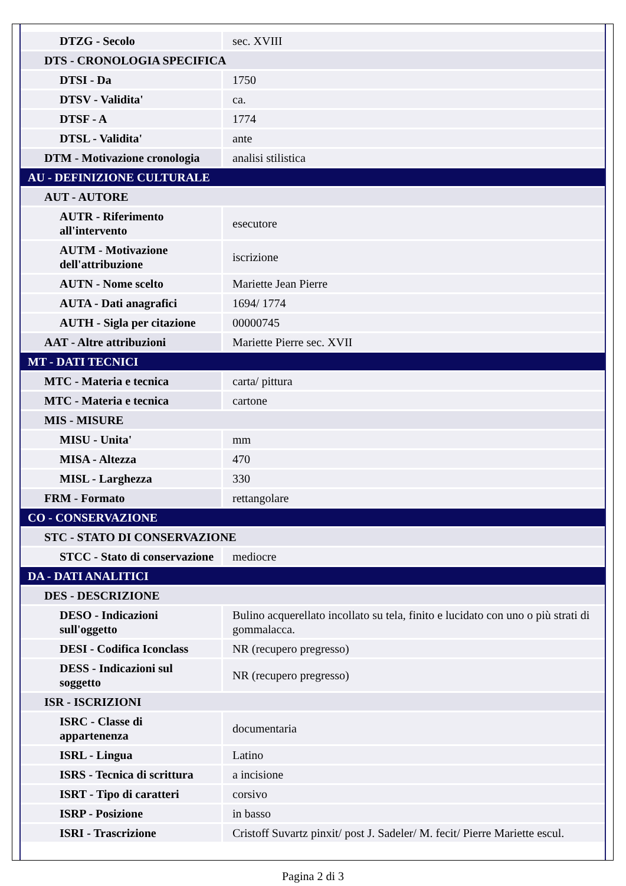| DTZG - Secolo | sec. XVIII |
| DTS - CRONOLOGIA SPECIFICA | |
| DTSI - Da | 1750 |
| DTSV - Validita' | ca. |
| DTSF - A | 1774 |
| DTSL - Validita' | ante |
| DTM - Motivazione cronologia | analisi stilistica |
| AU - DEFINIZIONE CULTURALE | |
| AUT - AUTORE | |
| AUTR - Riferimento all'intervento | esecutore |
| AUTM - Motivazione dell'attribuzione | iscrizione |
| AUTN - Nome scelto | Mariette Jean Pierre |
| AUTA - Dati anagrafici | 1694/ 1774 |
| AUTH - Sigla per citazione | 00000745 |
| AAT - Altre attribuzioni | Mariette Pierre sec. XVII |
| MT - DATI TECNICI | |
| MTC - Materia e tecnica | carta/ pittura |
| MTC - Materia e tecnica | cartone |
| MIS - MISURE | |
| MISU - Unita' | mm |
| MISA - Altezza | 470 |
| MISL - Larghezza | 330 |
| FRM - Formato | rettangolare |
| CO - CONSERVAZIONE | |
| STC - STATO DI CONSERVAZIONE | |
| STCC - Stato di conservazione | mediocre |
| DA - DATI ANALITICI | |
| DES - DESCRIZIONE | |
| DESO - Indicazioni sull'oggetto | Bulino acquerellato incollato su tela, finito e lucidato con uno o più strati di gommalacca. |
| DESI - Codifica Iconclass | NR (recupero pregresso) |
| DESS - Indicazioni sul soggetto | NR (recupero pregresso) |
| ISR - ISCRIZIONI | |
| ISRC - Classe di appartenenza | documentaria |
| ISRL - Lingua | Latino |
| ISRS - Tecnica di scrittura | a incisione |
| ISRT - Tipo di caratteri | corsivo |
| ISRP - Posizione | in basso |
| ISRI - Trascrizione | Cristoff Suvartz pinxit/ post J. Sadeler/ M. fecit/ Pierre Mariette escul. |
Pagina 2 di 3